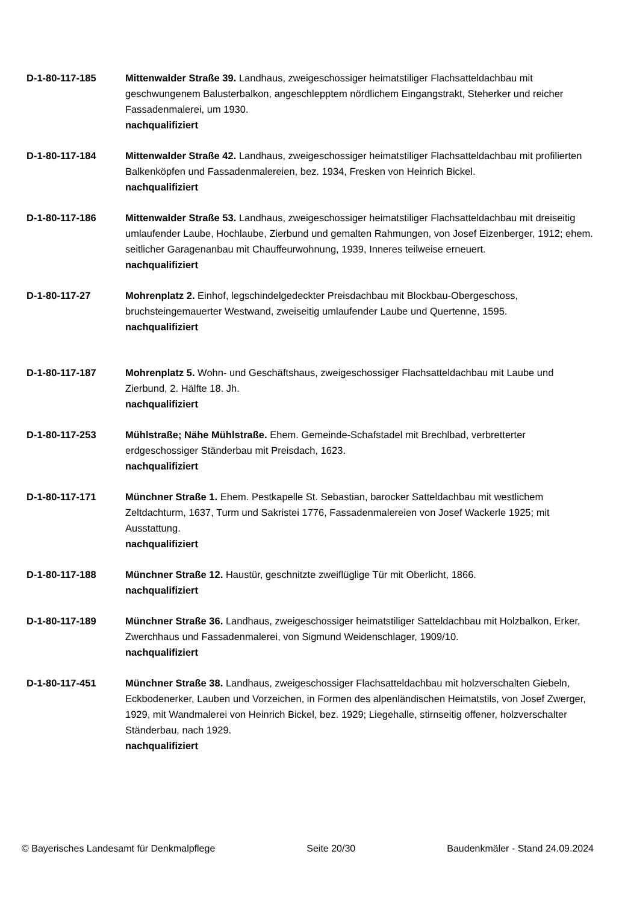D-1-80-117-185 Mittenwalder Straße 39. Landhaus, zweigeschossiger heimatstiliger Flachsatteldachbau mit geschwungenem Balusterbalkon, angeschlepptem nördlichem Eingangstrakt, Steherker und reicher Fassadenmalerei, um 1930.
nachqualifiziert
D-1-80-117-184 Mittenwalder Straße 42. Landhaus, zweigeschossiger heimatstiliger Flachsatteldachbau mit profilierten Balkenköpfen und Fassadenmalereien, bez. 1934, Fresken von Heinrich Bickel.
nachqualifiziert
D-1-80-117-186 Mittenwalder Straße 53. Landhaus, zweigeschossiger heimatstiliger Flachsatteldachbau mit dreiseitig umlaufender Laube, Hochlaube, Zierbund und gemalten Rahmungen, von Josef Eizenberger, 1912; ehem. seitlicher Garagenanbau mit Chauffeurwohnung, 1939, Inneres teilweise erneuert.
nachqualifiziert
D-1-80-117-27 Mohrenplatz 2. Einhof, legschindelgedeckter Preisdachbau mit Blockbau-Obergeschoss, bruchsteingemauerter Westwand, zweiseitig umlaufender Laube und Quertenne, 1595.
nachqualifiziert
D-1-80-117-187 Mohrenplatz 5. Wohn- und Geschäftshaus, zweigeschossiger Flachsatteldachbau mit Laube und Zierbund, 2. Hälfte 18. Jh.
nachqualifiziert
D-1-80-117-253 Mühlstraße; Nähe Mühlstraße. Ehem. Gemeinde-Schafstadel mit Brechlbad, verbretterter erdgeschossiger Ständerbau mit Preisdach, 1623.
nachqualifiziert
D-1-80-117-171 Münchner Straße 1. Ehem. Pestkapelle St. Sebastian, barocker Satteldachbau mit westlichem Zeltdachturm, 1637, Turm und Sakristei 1776, Fassadenmalereien von Josef Wackerle 1925; mit Ausstattung.
nachqualifiziert
D-1-80-117-188 Münchner Straße 12. Haustür, geschnitzte zweiflüglige Tür mit Oberlicht, 1866.
nachqualifiziert
D-1-80-117-189 Münchner Straße 36. Landhaus, zweigeschossiger heimatstiliger Satteldachbau mit Holzbalkon, Erker, Zwerchhaus und Fassadenmalerei, von Sigmund Weidenschlager, 1909/10.
nachqualifiziert
D-1-80-117-451 Münchner Straße 38. Landhaus, zweigeschossiger Flachsatteldachbau mit holzverschalten Giebeln, Eckbodenerker, Lauben und Vorzeichen, in Formen des alpenländischen Heimatstils, von Josef Zwerger, 1929, mit Wandmalerei von Heinrich Bickel, bez. 1929; Liegehalle, stirnseitig offener, holzverschalter Ständerbau, nach 1929.
nachqualifiziert
© Bayerisches Landesamt für Denkmalpflege Seite 20/30 Baudenkmäler - Stand 24.09.2024